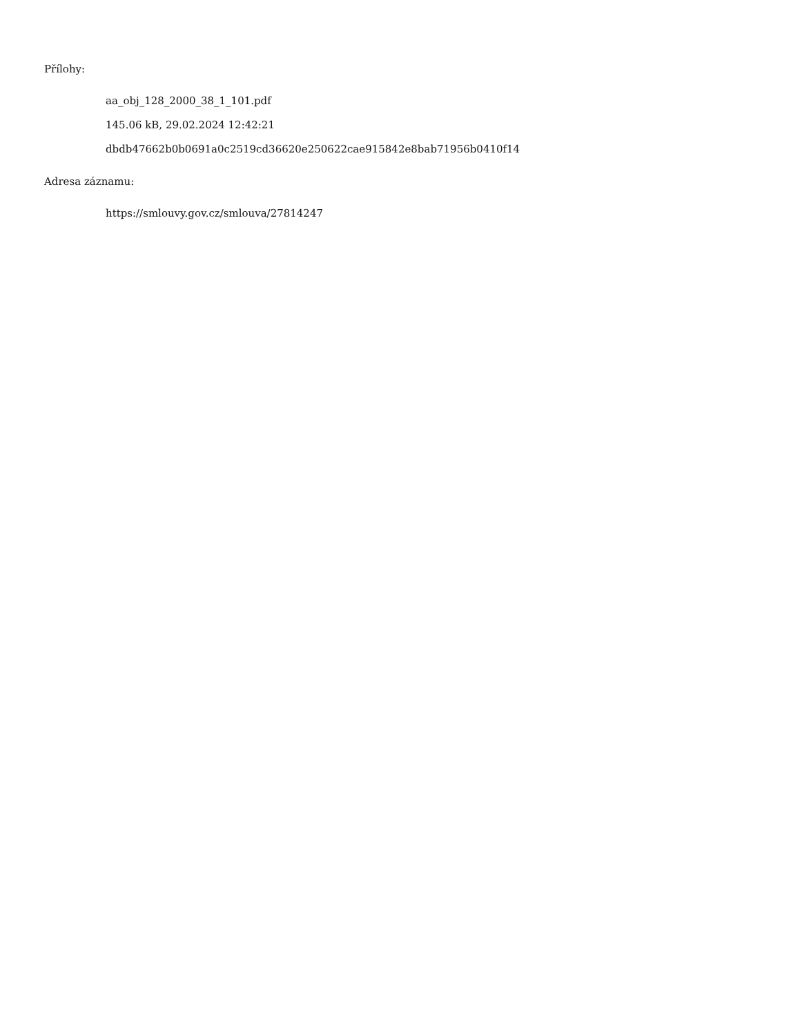Přílohy:
aa_obj_128_2000_38_1_101.pdf
145.06 kB, 29.02.2024 12:42:21
dbdb47662b0b0691a0c2519cd36620e250622cae915842e8bab71956b0410f14
Adresa záznamu:
https://smlouvy.gov.cz/smlouva/27814247